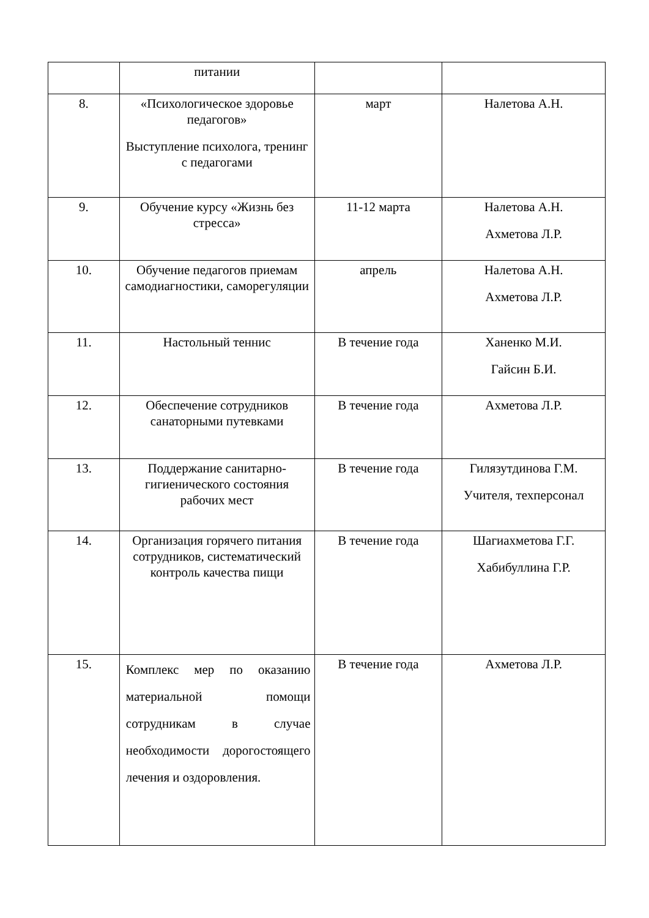| | питании | | |
| 8. | «Психологическое здоровье педагогов» Выступление психолога, тренинг с педагогами | март | Налетова А.Н. |
| 9. | Обучение курсу «Жизнь без стресса» | 11-12 марта | Налетова А.Н. Ахметова Л.Р. |
| 10. | Обучение педагогов приемам самодиагностики, саморегуляции | апрель | Налетова А.Н. Ахметова Л.Р. |
| 11. | Настольный теннис | В течение года | Ханенко М.И. Гайсин Б.И. |
| 12. | Обеспечение сотрудников санаторными путевками | В течение года | Ахметова Л.Р. |
| 13. | Поддержание санитарно-гигиенического состояния рабочих мест | В течение года | Гилязутдинова Г.М. Учителя, техперсонал |
| 14. | Организация горячего питания сотрудников, систематический контроль качества пищи | В течение года | Шагиахметова Г.Г. Хабибуллина Г.Р. |
| 15. | Комплекс мер по оказанию материальной помощи сотрудникам в случае необходимости дорогостоящего лечения и оздоровления. | В течение года | Ахметова Л.Р. |